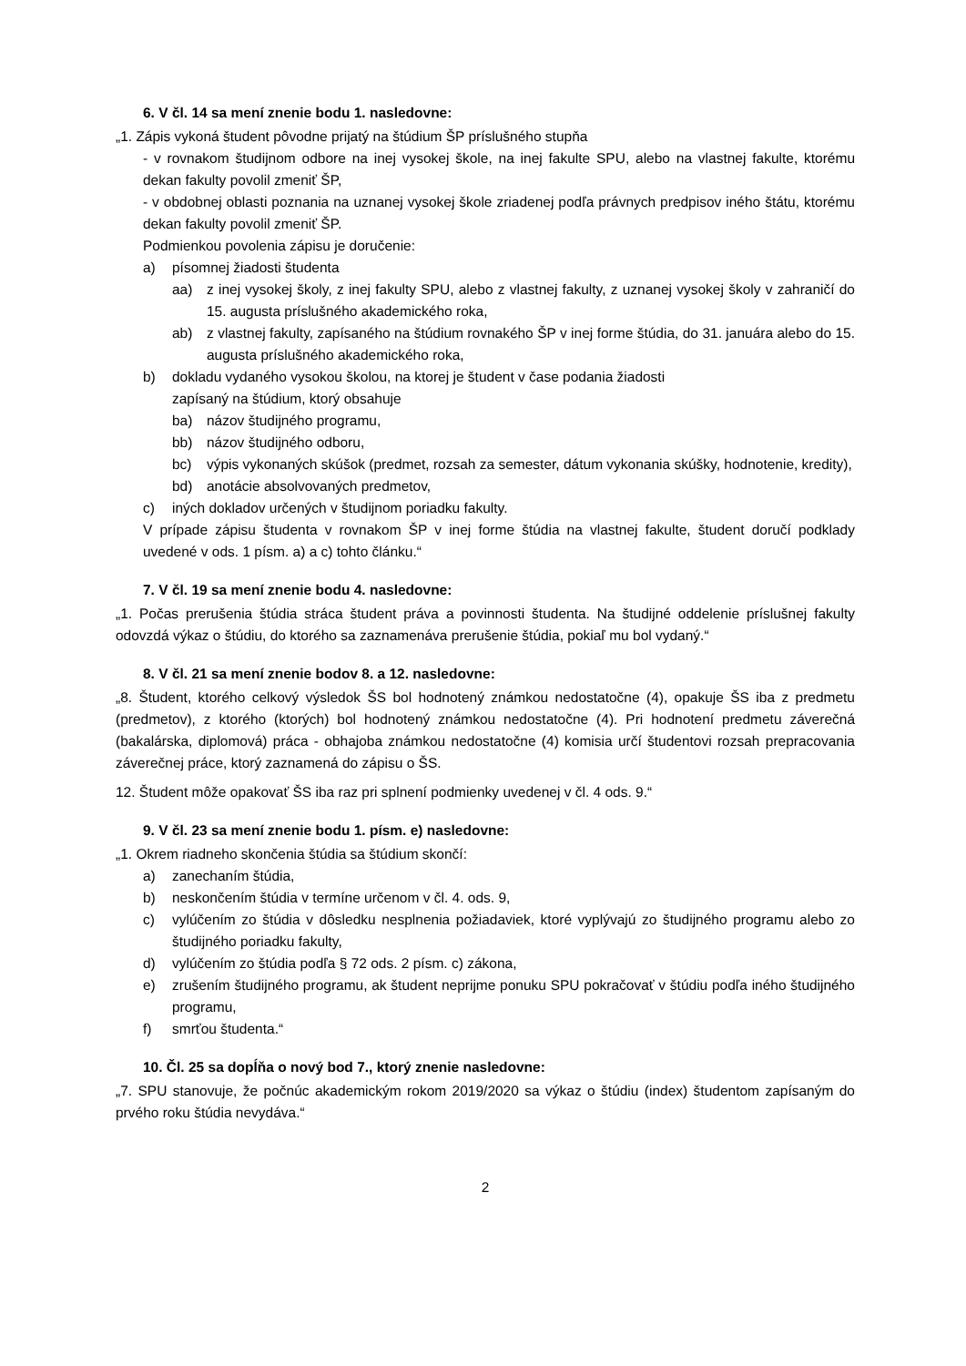6. V čl. 14 sa mení znenie bodu 1. nasledovne:
„1. Zápis vykoná študent pôvodne prijatý na štúdium ŠP príslušného stupňa
- v rovnakom študijnom odbore na inej vysokej škole, na inej fakulte SPU, alebo na vlastnej fakulte, ktorému dekan fakulty povolil zmeniť ŠP,
- v obdobnej oblasti poznania na uznanej vysokej škole zriadenej podľa právnych predpisov iného štátu, ktorému dekan fakulty povolil zmeniť ŠP.
Podmienkou povolenia zápisu je doručenie:
a) písomnej žiadosti študenta
aa) z inej vysokej školy, z inej fakulty SPU, alebo z vlastnej fakulty, z uznanej vysokej školy v zahraničí do 15. augusta príslušného akademického roka,
ab) z vlastnej fakulty, zapísaného na štúdium rovnakého ŠP v inej forme štúdia, do 31. januára alebo do 15. augusta príslušného akademického roka,
b) dokladu vydaného vysokou školou, na ktorej je študent v čase podania žiadosti
zapísaný na štúdium, ktorý obsahuje
ba) názov študijného programu,
bb) názov študijného odboru,
bc) výpis vykonaných skúšok (predmet, rozsah za semester, dátum vykonania skúšky, hodnotenie, kredity),
bd) anotácie absolvovaných predmetov,
c) iných dokladov určených v študijnom poriadku fakulty.
V prípade zápisu študenta v rovnakom ŠP v inej forme štúdia na vlastnej fakulte, študent doručí podklady uvedené v ods. 1 písm. a) a c) tohto článku.“
7. V čl. 19 sa mení znenie bodu 4. nasledovne:
„1. Počas prerušenia štúdia stráca študent práva a povinnosti študenta. Na študijné oddelenie príslušnej fakulty odovzdá výkaz o štúdiu, do ktorého sa zaznamenáva prerušenie štúdia, pokiaľ mu bol vydaný.“
8. V čl. 21 sa mení znenie bodov 8. a 12. nasledovne:
„8. Študent, ktorého celkový výsledok ŠS bol hodnotený známkou nedostatočne (4), opakuje ŠS iba z predmetu (predmetov), z ktorého (ktorých) bol hodnotený známkou nedostatočne (4). Pri hodnotení predmetu záverečná (bakalárska, diplomová) práca - obhajoba známkou nedostatočne (4) komisia určí študentovi rozsah prepracovania záverečnej práce, ktorý zaznamená do zápisu o ŠS.
12. Študent môže opakovať ŠS iba raz pri splnení podmienky uvedenej v čl. 4 ods. 9.“
9. V čl. 23 sa mení znenie bodu 1. písm. e) nasledovne:
„1. Okrem riadneho skončenia štúdia sa štúdium skončí:
a) zanechaním štúdia,
b) neskončením štúdia v termíne určenom v čl. 4. ods. 9,
c) vylúčením zo štúdia v dôsledku nesplnenia požiadaviek, ktoré vyplývajú zo študijného programu alebo zo študijného poriadku fakulty,
d) vylúčením zo štúdia podľa § 72 ods. 2 písm. c) zákona,
e) zrušením študijného programu, ak študent neprijme ponuku SPU pokračovať v štúdiu podľa iného študijného programu,
f) smrťou študenta.“
10. Čl. 25 sa dopĺňa o nový bod 7., ktorý znenie nasledovne:
„7. SPU stanovuje, že počnúc akademickým rokom 2019/2020 sa výkaz o štúdiu (index) študentom zapísaným do prvého roku štúdia nevydáva.“
2